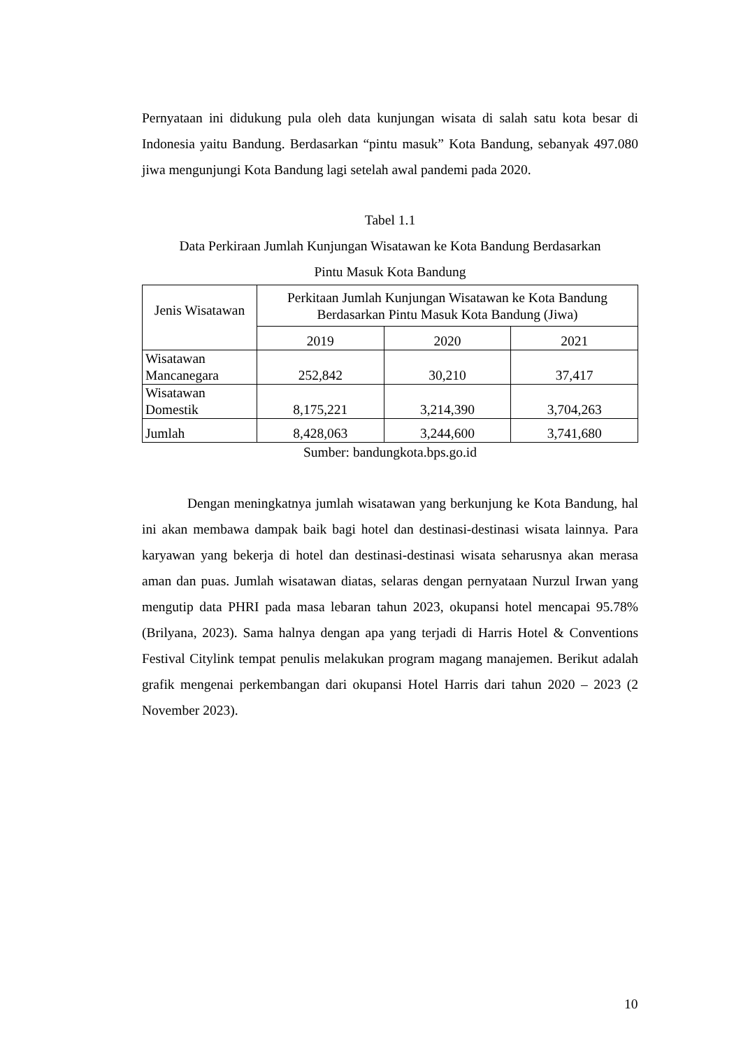Pernyataan ini didukung pula oleh data kunjungan wisata di salah satu kota besar di Indonesia yaitu Bandung. Berdasarkan “pintu masuk” Kota Bandung, sebanyak 497.080 jiwa mengunjungi Kota Bandung lagi setelah awal pandemi pada 2020.
Tabel 1.1
Data Perkiraan Jumlah Kunjungan Wisatawan ke Kota Bandung Berdasarkan
Pintu Masuk Kota Bandung
| Jenis Wisatawan | Perkitaan Jumlah Kunjungan Wisatawan ke Kota Bandung Berdasarkan Pintu Masuk Kota Bandung (Jiwa) | | |
| | 2019 | 2020 | 2021 |
| Wisatawan Mancanegara | 252,842 | 30,210 | 37,417 |
| Wisatawan Domestik | 8,175,221 | 3,214,390 | 3,704,263 |
| Jumlah | 8,428,063 | 3,244,600 | 3,741,680 |
Sumber: bandungkota.bps.go.id
Dengan meningkatnya jumlah wisatawan yang berkunjung ke Kota Bandung, hal ini akan membawa dampak baik bagi hotel dan destinasi-destinasi wisata lainnya. Para karyawan yang bekerja di hotel dan destinasi-destinasi wisata seharusnya akan merasa aman dan puas. Jumlah wisatawan diatas, selaras dengan pernyataan Nurzul Irwan yang mengutip data PHRI pada masa lebaran tahun 2023, okupansi hotel mencapai 95.78% (Brilyana, 2023). Sama halnya dengan apa yang terjadi di Harris Hotel & Conventions Festival Citylink tempat penulis melakukan program magang manajemen. Berikut adalah grafik mengenai perkembangan dari okupansi Hotel Harris dari tahun 2020 – 2023 (2 November 2023).
10